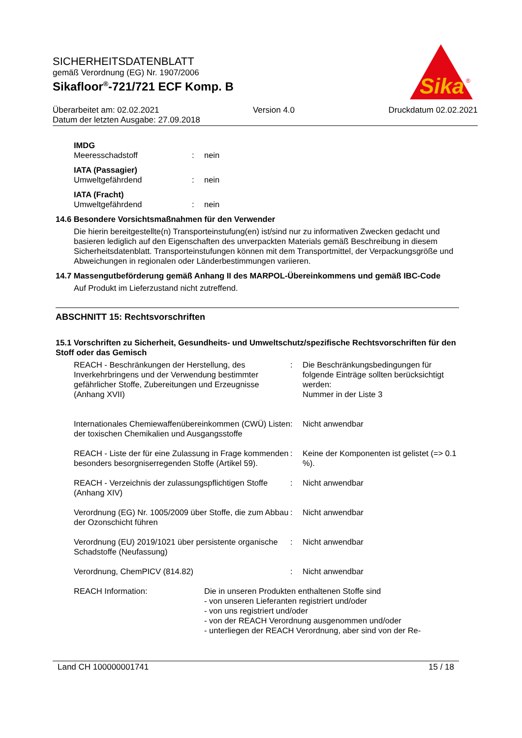SICHERHEITSDATENBLATT
gemäß Verordnung (EG) Nr. 1907/2006
Sikafloor<sup>®</sup>-721/721 ECF Komp. B
Sika
®
Überarbeitet am: 02.02.2021 Version 4.0 Druckdatum 02.02.2021
Datum der letzten Ausgabe: 27.09.2018
IMDG
Meeresschadstoff: nein
IATA (Passagier)
Umweltgefährdend: nein
IATA (Fracht)
Umweltgefährdend: nein
14.6 Besondere Vorsichtsmaßnahmen für den Verwender
Die hierin bereitgestellte(n) Transporteinstufung(en) ist/sind nur zu informativen Zwecken gedacht und basieren lediglich auf den Eigenschaften des unverpackten Materials gemäß Beschreibung in diesem Sicherheitsdatenblatt. Transporteinstufungen können mit dem Transportmittel, der Verpackungsgröße und Abweichungen in regionalen oder Länderbestimmungen variieren.
14.7 Massengutbeförderung gemäß Anhang II des MARPOL-Übereinkommens und gemäß IBC-Code
Auf Produkt im Lieferzustand nicht zutreffend.
ABSCHNITT 15: Rechtsvorschriften
15.1 Vorschriften zu Sicherheit, Gesundheits- und Umweltschutz/spezifische Rechtsvorschriften für den Stoff oder das Gemisch
REACH - Beschränkungen der Herstellung, des Inverkehrbringens und der Verwendung bestimmter gefährlicher Stoffe, Zubereitungen und Erzeugnisse (Anhang XVII): Die Beschränkungsbedingungen für folgende Einträge sollten berücksichtigt werden:
Nummer in der Liste 3
Internationales Chemiewaffenübereinkommen (CWÜ) Listen der toxischen Chemikalien und Ausgangsstoffe: Nicht anwendbar
REACH - Liste der für eine Zulassung in Frage kommenden besonders besorgniserregenden Stoffe (Artikel 59).: Keine der Komponenten ist gelistet (=> 0.1 %).
REACH - Verzeichnis der zulassungspflichtigen Stoffe (Anhang XIV): Nicht anwendbar
Verordnung (EG) Nr. 1005/2009 über Stoffe, die zum Abbau der Ozonschicht führen: Nicht anwendbar
Verordnung (EU) 2019/1021 über persistente organische Schadstoffe (Neufassung): Nicht anwendbar
Verordnung, ChemPICV (814.82): Nicht anwendbar
REACH Information: Die in unseren Produkten enthaltenen Stoffe sind
- von unseren Lieferanten registriert und/oder
- von uns registriert und/oder
- von der REACH Verordnung ausgenommen und/oder
- unterliegen der REACH Verordnung, aber sind von der Re-
Land CH 100000001741 15 / 18